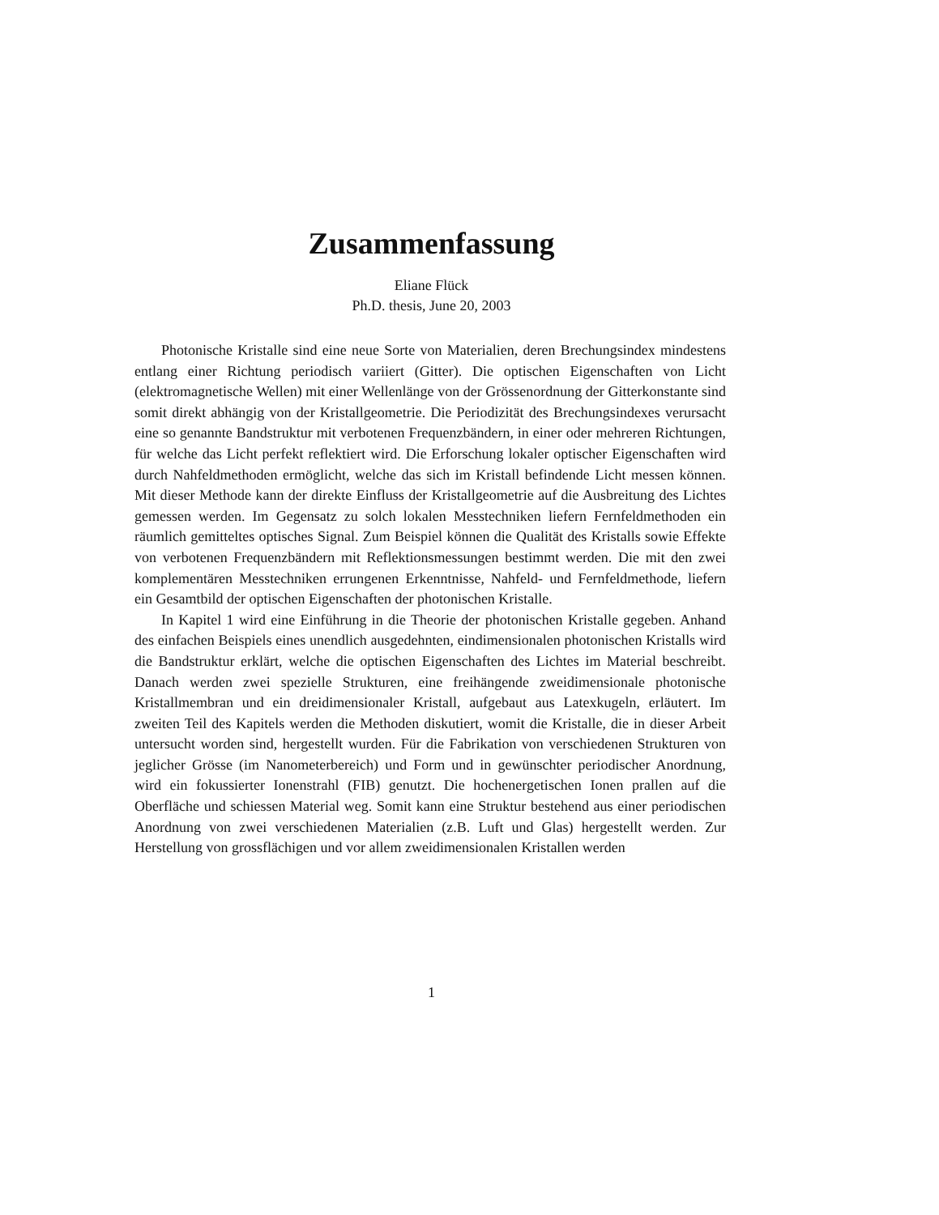Zusammenfassung
Eliane Flück
Ph.D. thesis, June 20, 2003
Photonische Kristalle sind eine neue Sorte von Materialien, deren Brechungsindex mindestens entlang einer Richtung periodisch variiert (Gitter). Die optischen Eigenschaften von Licht (elektromagnetische Wellen) mit einer Wellenlänge von der Grössenordnung der Gitterkonstante sind somit direkt abhängig von der Kristallgeometrie. Die Periodizität des Brechungsindexes verursacht eine so genannte Bandstruktur mit verbotenen Frequenzbändern, in einer oder mehreren Richtungen, für welche das Licht perfekt reflektiert wird. Die Erforschung lokaler optischer Eigenschaften wird durch Nahfeldmethoden ermöglicht, welche das sich im Kristall befindende Licht messen können. Mit dieser Methode kann der direkte Einfluss der Kristallgeometrie auf die Ausbreitung des Lichtes gemessen werden. Im Gegensatz zu solch lokalen Messtechniken liefern Fernfeldmethoden ein räumlich gemitteltes optisches Signal. Zum Beispiel können die Qualität des Kristalls sowie Effekte von verbotenen Frequenzbändern mit Reflektionsmessungen bestimmt werden. Die mit den zwei komplementären Messtechniken errungenen Erkenntnisse, Nahfeld- und Fernfeldmethode, liefern ein Gesamtbild der optischen Eigenschaften der photonischen Kristalle.
In Kapitel 1 wird eine Einführung in die Theorie der photonischen Kristalle gegeben. Anhand des einfachen Beispiels eines unendlich ausgedehnten, eindimensionalen photonischen Kristalls wird die Bandstruktur erklärt, welche die optischen Eigenschaften des Lichtes im Material beschreibt. Danach werden zwei spezielle Strukturen, eine freihängende zweidimensionale photonische Kristallmembran und ein dreidimensionaler Kristall, aufgebaut aus Latexkugeln, erläutert. Im zweiten Teil des Kapitels werden die Methoden diskutiert, womit die Kristalle, die in dieser Arbeit untersucht worden sind, hergestellt wurden. Für die Fabrikation von verschiedenen Strukturen von jeglicher Grösse (im Nanometerbereich) und Form und in gewünschter periodischer Anordnung, wird ein fokussierter Ionenstrahl (FIB) genutzt. Die hochenergetischen Ionen prallen auf die Oberfläche und schiessen Material weg. Somit kann eine Struktur bestehend aus einer periodischen Anordnung von zwei verschiedenen Materialien (z.B. Luft und Glas) hergestellt werden. Zur Herstellung von grossflächigen und vor allem zweidimensionalen Kristallen werden
1